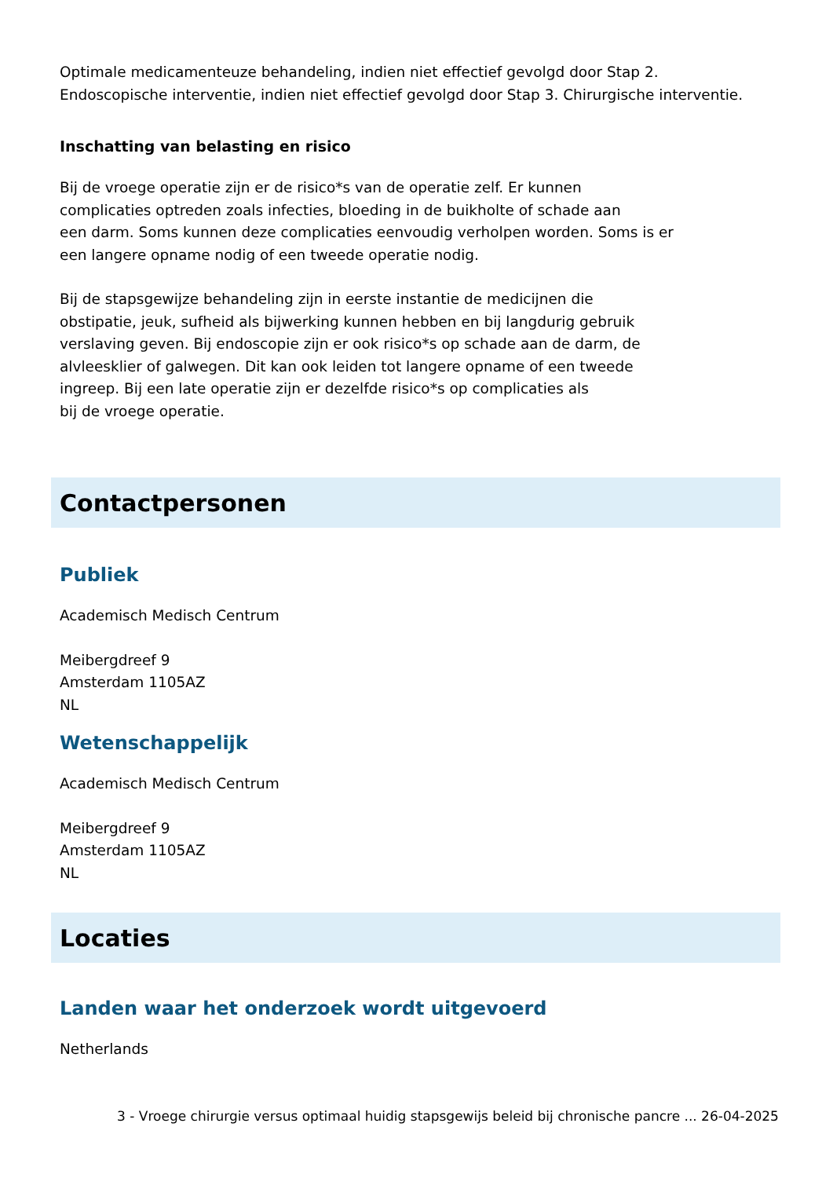Optimale medicamenteuze behandeling, indien niet effectief gevolgd door Stap 2.
Endoscopische interventie, indien niet effectief gevolgd door Stap 3. Chirurgische interventie.
Inschatting van belasting en risico
Bij de vroege operatie zijn er de risico*s van de operatie zelf. Er kunnen
complicaties optreden zoals infecties, bloeding in de buikholte of schade aan
een darm. Soms kunnen deze complicaties eenvoudig verholpen worden. Soms is er
een langere opname nodig of een tweede operatie nodig.
Bij de stapsgewijze behandeling zijn in eerste instantie de medicijnen die
obstipatie, jeuk, sufheid als bijwerking kunnen hebben en bij langdurig gebruik
verslaving geven. Bij endoscopie zijn er ook risico*s op schade aan de darm, de
alvleesklier of galwegen. Dit kan ook leiden tot langere opname of een tweede
ingreep. Bij een late operatie zijn er dezelfde risico*s op complicaties als
bij de vroege operatie.
Contactpersonen
Publiek
Academisch Medisch Centrum
Meibergdreef 9
Amsterdam 1105AZ
NL
Wetenschappelijk
Academisch Medisch Centrum
Meibergdreef 9
Amsterdam 1105AZ
NL
Locaties
Landen waar het onderzoek wordt uitgevoerd
Netherlands
3 - Vroege chirurgie versus optimaal huidig stapsgewijs beleid bij chronische pancre ... 26-04-2025